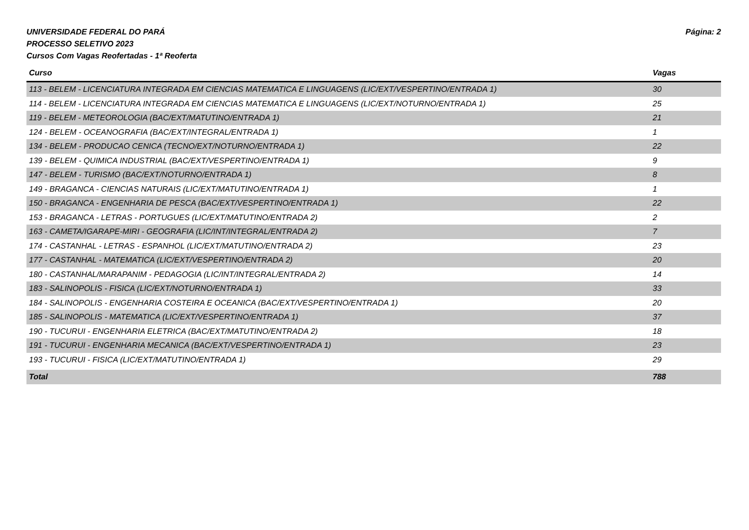UNIVERSIDADE FEDERAL DO PARÁ
PROCESSO SELETIVO 2023
Cursos Com Vagas Reofertadas - 1ª Reoferta
Página: 2
| Curso | Vagas |
| --- | --- |
| 113 - BELEM - LICENCIATURA INTEGRADA EM CIENCIAS MATEMATICA E LINGUAGENS (LIC/EXT/VESPERTINO/ENTRADA 1) | 30 |
| 114 - BELEM - LICENCIATURA INTEGRADA EM CIENCIAS MATEMATICA E LINGUAGENS (LIC/EXT/NOTURNO/ENTRADA 1) | 25 |
| 119 - BELEM - METEOROLOGIA (BAC/EXT/MATUTINO/ENTRADA 1) | 21 |
| 124 - BELEM - OCEANOGRAFIA (BAC/EXT/INTEGRAL/ENTRADA 1) | 1 |
| 134 - BELEM - PRODUCAO CENICA (TECNO/EXT/NOTURNO/ENTRADA 1) | 22 |
| 139 - BELEM - QUIMICA INDUSTRIAL (BAC/EXT/VESPERTINO/ENTRADA 1) | 9 |
| 147 - BELEM - TURISMO (BAC/EXT/NOTURNO/ENTRADA 1) | 8 |
| 149 - BRAGANCA - CIENCIAS NATURAIS (LIC/EXT/MATUTINO/ENTRADA 1) | 1 |
| 150 - BRAGANCA - ENGENHARIA DE PESCA (BAC/EXT/VESPERTINO/ENTRADA 1) | 22 |
| 153 - BRAGANCA - LETRAS - PORTUGUES (LIC/EXT/MATUTINO/ENTRADA 2) | 2 |
| 163 - CAMETA/IGARAPE-MIRI - GEOGRAFIA (LIC/INT/INTEGRAL/ENTRADA 2) | 7 |
| 174 - CASTANHAL - LETRAS - ESPANHOL (LIC/EXT/MATUTINO/ENTRADA 2) | 23 |
| 177 - CASTANHAL - MATEMATICA (LIC/EXT/VESPERTINO/ENTRADA 2) | 20 |
| 180 - CASTANHAL/MARAPANIM - PEDAGOGIA (LIC/INT/INTEGRAL/ENTRADA 2) | 14 |
| 183 - SALINOPOLIS - FISICA (LIC/EXT/NOTURNO/ENTRADA 1) | 33 |
| 184 - SALINOPOLIS - ENGENHARIA COSTEIRA E OCEANICA (BAC/EXT/VESPERTINO/ENTRADA 1) | 20 |
| 185 - SALINOPOLIS - MATEMATICA (LIC/EXT/VESPERTINO/ENTRADA 1) | 37 |
| 190 - TUCURUI - ENGENHARIA ELETRICA (BAC/EXT/MATUTINO/ENTRADA 2) | 18 |
| 191 - TUCURUI - ENGENHARIA MECANICA (BAC/EXT/VESPERTINO/ENTRADA 1) | 23 |
| 193 - TUCURUI - FISICA (LIC/EXT/MATUTINO/ENTRADA 1) | 29 |
| Total | 788 |